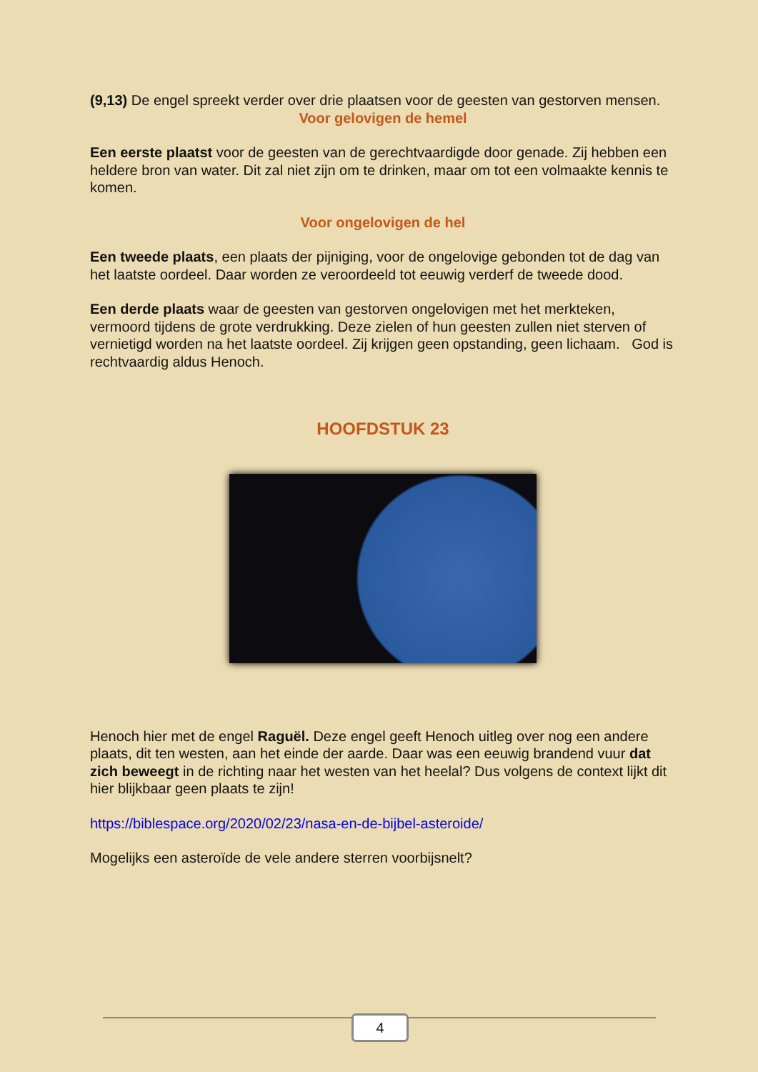(9,13) De engel spreekt verder over drie plaatsen voor de geesten van gestorven mensen.
Voor gelovigen de hemel
Een eerste plaatst voor de geesten van de gerechtvaardigde door genade. Zij hebben een heldere bron van water. Dit zal niet zijn om te drinken, maar om tot een volmaakte kennis te komen.
Voor ongelovigen de hel
Een tweede plaats, een plaats der pijniging, voor de ongelovige gebonden tot de dag van het laatste oordeel. Daar worden ze veroordeeld tot eeuwig verderf de tweede dood.
Een derde plaats waar de geesten van gestorven ongelovigen met het merkteken, vermoord tijdens de grote verdrukking. Deze zielen of hun geesten zullen niet sterven of vernietigd worden na het laatste oordeel. Zij krijgen geen opstanding, geen lichaam. God is rechtvaardig aldus Henoch.
HOOFDSTUK 23
Henoch hier met de engel Raguël. Deze engel geeft Henoch uitleg over nog een andere plaats, dit ten westen, aan het einde der aarde. Daar was een eeuwig brandend vuur dat zich beweegt in de richting naar het westen van het heelal? Dus volgens de context lijkt dit hier blijkbaar geen plaats te zijn!
https://biblespace.org/2020/02/23/nasa-en-de-bijbel-asteroide/
Mogelijks een asteroïde de vele andere sterren voorbijsnelt?
4